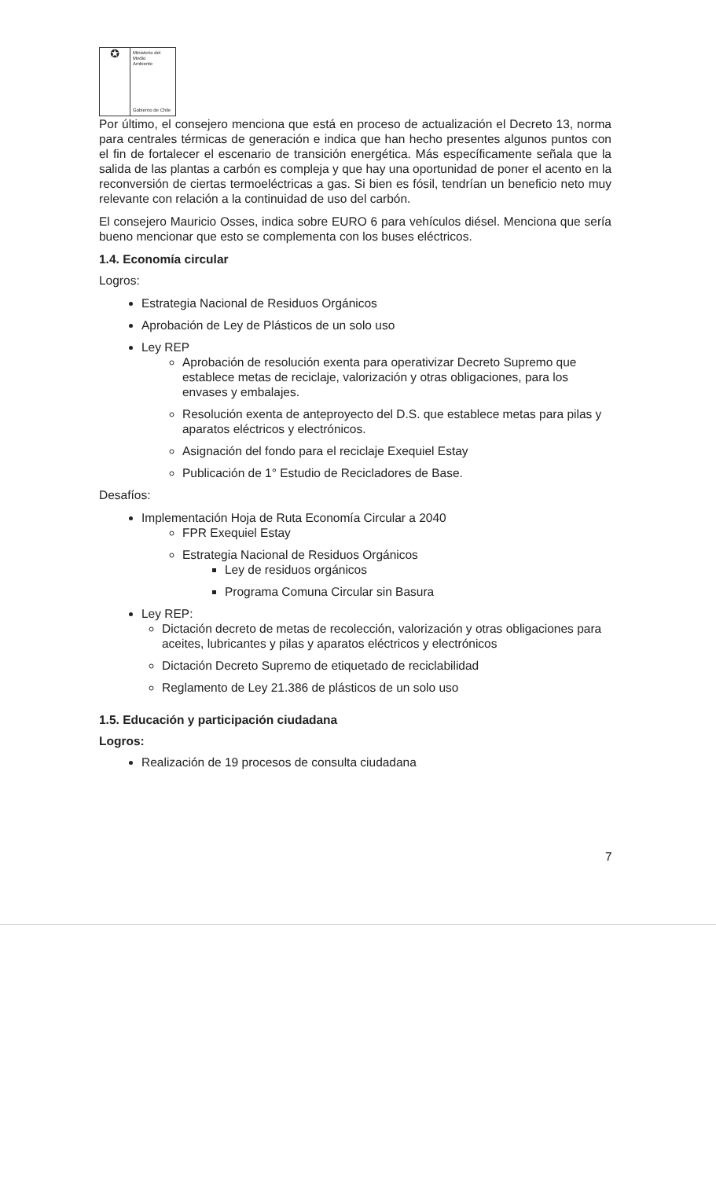✪
Ministerio del
Medio
Ambiente
Gobierno de Chile
Por último, el consejero menciona que está en proceso de actualización el Decreto 13, norma para centrales térmicas de generación e indica que han hecho presentes algunos puntos con el fin de fortalecer el escenario de transición energética. Más específicamente señala que la salida de las plantas a carbón es compleja y que hay una oportunidad de poner el acento en la reconversión de ciertas termoeléctricas a gas. Si bien es fósil, tendrían un beneficio neto muy relevante con relación a la continuidad de uso del carbón.
El consejero Mauricio Osses, indica sobre EURO 6 para vehículos diésel. Menciona que sería bueno mencionar que esto se complementa con los buses eléctricos.
1.4. Economía circular
Logros:
Estrategia Nacional de Residuos Orgánicos
Aprobación de Ley de Plásticos de un solo uso
Ley REP
Aprobación de resolución exenta para operativizar Decreto Supremo que establece metas de reciclaje, valorización y otras obligaciones, para los envases y embalajes.
Resolución exenta de anteproyecto del D.S. que establece metas para pilas y aparatos eléctricos y electrónicos.
Asignación del fondo para el reciclaje Exequiel Estay
Publicación de 1° Estudio de Recicladores de Base.
Desafíos:
Implementación Hoja de Ruta Economía Circular a 2040
FPR Exequiel Estay
Estrategia Nacional de Residuos Orgánicos
Ley de residuos orgánicos
Programa Comuna Circular sin Basura
Ley REP:
Dictación decreto de metas de recolección, valorización y otras obligaciones para aceites, lubricantes y pilas y aparatos eléctricos y electrónicos
Dictación Decreto Supremo de etiquetado de reciclabilidad
Reglamento de Ley 21.386 de plásticos de un solo uso
1.5. Educación y participación ciudadana
Logros:
Realización de 19 procesos de consulta ciudadana
7